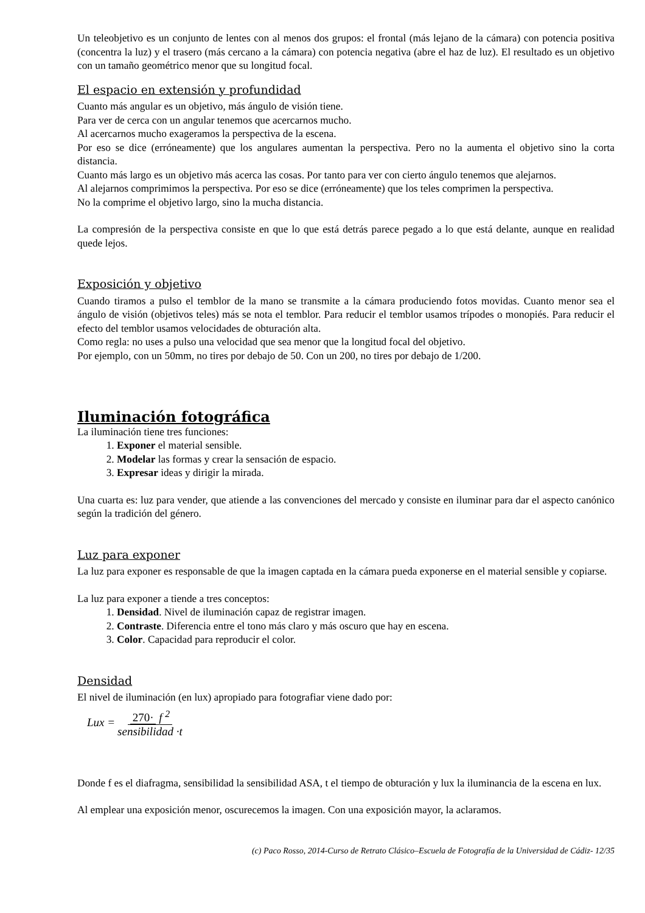Un teleobjetivo es un conjunto de lentes con al menos dos grupos: el frontal (más lejano de la cámara) con potencia positiva (concentra la luz) y el trasero (más cercano a la cámara) con potencia negativa (abre el haz de luz). El resultado es un objetivo con un tamaño geométrico menor que su longitud focal.
El espacio en extensión y profundidad
Cuanto más angular es un objetivo, más ángulo de visión tiene.
Para ver de cerca con un angular tenemos que acercarnos mucho.
Al acercarnos mucho exageramos la perspectiva de la escena.
Por eso se dice (erróneamente) que los angulares aumentan la perspectiva. Pero no la aumenta el objetivo sino la corta distancia.
Cuanto más largo es un objetivo más acerca las cosas. Por tanto para ver con cierto ángulo tenemos que alejarnos.
Al alejarnos comprimimos la perspectiva. Por eso se dice (erróneamente) que los teles comprimen la perspectiva.
No la comprime el objetivo largo, sino la mucha distancia.
La compresión de la perspectiva consiste en que lo que está detrás parece pegado a lo que está delante, aunque en realidad quede lejos.
Exposición y objetivo
Cuando tiramos a pulso el temblor de la mano se transmite a la cámara produciendo fotos movidas. Cuanto menor sea el ángulo de visión (objetivos teles) más se nota el temblor. Para reducir el temblor usamos trípodes o monopiés. Para reducir el efecto del temblor usamos velocidades de obturación alta.
Como regla: no uses a pulso una velocidad que sea menor que la longitud focal del objetivo.
Por ejemplo, con un 50mm, no tires por debajo de 50. Con un 200, no tires por debajo de 1/200.
Iluminación fotográfica
La iluminación tiene tres funciones:
1. Exponer el material sensible.
2. Modelar las formas y crear la sensación de espacio.
3. Expresar ideas y dirigir la mirada.
Una cuarta es: luz para vender, que atiende a las convenciones del mercado y consiste en iluminar para dar el aspecto canónico según la tradición del género.
Luz para exponer
La luz para exponer es responsable de que la imagen captada en la cámara pueda exponerse en el material sensible y copiarse.
La luz para exponer a tiende a tres conceptos:
1. Densidad. Nivel de iluminación capaz de registrar imagen.
2. Contraste. Diferencia entre el tono más claro y más oscuro que hay en escena.
3. Color. Capacidad para reproducir el color.
Densidad
El nivel de iluminación (en lux) apropiado para fotografiar viene dado por:
Lux = 270· f <sup>2</sup> sensibilidad ·t
Donde f es el diafragma, sensibilidad la sensibilidad ASA, t el tiempo de obturación y lux la iluminancia de la escena en lux.
Al emplear una exposición menor, oscurecemos la imagen. Con una exposición mayor, la aclaramos.
(c) Paco Rosso, 2014-Curso de Retrato Clásico–Escuela de Fotografía de la Universidad de Cádiz- 12/35